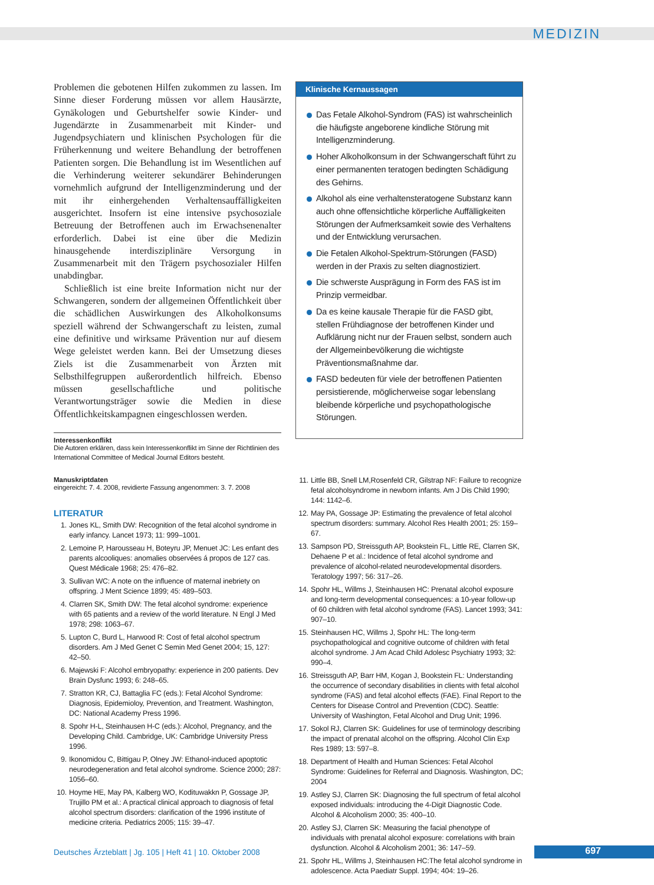MEDIZIN
Problemen die gebotenen Hilfen zukommen zu lassen. Im Sinne dieser Forderung müssen vor allem Hausärzte, Gynäkologen und Geburtshelfer sowie Kinder- und Jugendärzte in Zusammenarbeit mit Kinder- und Jugendpsychiatern und klinischen Psychologen für die Früherkennung und weitere Behandlung der betroffenen Patienten sorgen. Die Behandlung ist im Wesentlichen auf die Verhinderung weiterer sekundärer Behinderungen vornehmlich aufgrund der Intelligenzminderung und der mit ihr einhergehenden Verhaltensauffälligkeiten ausgerichtet. Insofern ist eine intensive psychosoziale Betreuung der Betroffenen auch im Erwachsenenalter erforderlich. Dabei ist eine über die Medizin hinausgehende interdisziplinäre Versorgung in Zusammenarbeit mit den Trägern psychosozialer Hilfen unabdingbar.
Schließlich ist eine breite Information nicht nur der Schwangeren, sondern der allgemeinen Öffentlichkeit über die schädlichen Auswirkungen des Alkoholkonsums speziell während der Schwangerschaft zu leisten, zumal eine definitive und wirksame Prävention nur auf diesem Wege geleistet werden kann. Bei der Umsetzung dieses Ziels ist die Zusammenarbeit von Ärzten mit Selbsthilfegruppen außerordentlich hilfreich. Ebenso müssen gesellschaftliche und politische Verantwortungsträger sowie die Medien in diese Öffentlichkeitskampagnen eingeschlossen werden.
Interessenkonflikt
Die Autoren erklären, dass kein Interessenkonflikt im Sinne der Richtlinien des International Committee of Medical Journal Editors besteht.
Manuskriptdaten
eingereicht: 7. 4. 2008, revidierte Fassung angenommen: 3. 7. 2008
LITERATUR
1. Jones KL, Smith DW: Recognition of the fetal alcohol syndrome in early infancy. Lancet 1973; 11: 999–1001.
2. Lemoine P, Harousseau H, Boteyru JP, Menuet JC: Les enfant des parents alcooliques: anomalies observées á propos de 127 cas. Quest Médicale 1968; 25: 476–82.
3. Sullivan WC: A note on the influence of maternal inebriety on offspring. J Ment Science 1899; 45: 489–503.
4. Clarren SK, Smith DW: The fetal alcohol syndrome: experience with 65 patients and a review of the world literature. N Engl J Med 1978; 298: 1063–67.
5. Lupton C, Burd L, Harwood R: Cost of fetal alcohol spectrum disorders. Am J Med Genet C Semin Med Genet 2004; 15, 127: 42–50.
6. Majewski F: Alcohol embryopathy: experience in 200 patients. Dev Brain Dysfunc 1993; 6: 248–65.
7. Stratton KR, CJ, Battaglia FC (eds.): Fetal Alcohol Syndrome: Diagnosis, Epidemioloy, Prevention, and Treatment. Washington, DC: National Academy Press 1996.
8. Spohr H-L, Steinhausen H-C (eds.): Alcohol, Pregnancy, and the Developing Child. Cambridge, UK: Cambridge University Press 1996.
9. Ikonomidou C, Bittigau P, Olney JW: Ethanol-induced apoptotic neurodegeneration and fetal alcohol syndrome. Science 2000; 287: 1056–60.
10. Hoyme HE, May PA, Kalberg WO, Kodituwakkn P, Gossage JP, Trujillo PM et al.: A practical clinical approach to diagnosis of fetal alcohol spectrum disorders: clarification of the 1996 institute of medicine criteria. Pediatrics 2005; 115: 39–47.
Klinische Kernaussagen
Das Fetale Alkohol-Syndrom (FAS) ist wahrscheinlich die häufigste angeborene kindliche Störung mit Intelligenzminderung.
Hoher Alkoholkonsum in der Schwangerschaft führt zu einer permanenten teratogen bedingten Schädigung des Gehirns.
Alkohol als eine verhaltensteratogene Substanz kann auch ohne offensichtliche körperliche Auffälligkeiten Störungen der Aufmerksamkeit sowie des Verhaltens und der Entwicklung verursachen.
Die Fetalen Alkohol-Spektrum-Störungen (FASD) werden in der Praxis zu selten diagnostiziert.
Die schwerste Ausprägung in Form des FAS ist im Prinzip vermeidbar.
Da es keine kausale Therapie für die FASD gibt, stellen Frühdiagnose der betroffenen Kinder und Aufklärung nicht nur der Frauen selbst, sondern auch der Allgemeinbevölkerung die wichtigste Präventionsmaßnahme dar.
FASD bedeuten für viele der betroffenen Patienten persistierende, möglicherweise sogar lebenslang bleibende körperliche und psychopathologische Störungen.
11. Little BB, Snell LM,Rosenfeld CR, Gilstrap NF: Failure to recognize fetal alcoholsyndrome in newborn infants. Am J Dis Child 1990; 144: 1142–6.
12. May PA, Gossage JP: Estimating the prevalence of fetal alcohol spectrum disorders: summary. Alcohol Res Health 2001; 25: 159–67.
13. Sampson PD, Streissguth AP, Bookstein FL, Little RE, Clarren SK, Dehaene P et al.: Incidence of fetal alcohol syndrome and prevalence of alcohol-related neurodevelopmental disorders. Teratology 1997; 56: 317–26.
14. Spohr HL, Willms J, Steinhausen HC: Prenatal alcohol exposure and long-term developmental consequences: a 10-year follow-up of 60 children with fetal alcohol syndrome (FAS). Lancet 1993; 341: 907–10.
15. Steinhausen HC, Willms J, Spohr HL: The long-term psychopathological and cognitive outcome of children with fetal alcohol syndrome. J Am Acad Child Adolesc Psychiatry 1993; 32: 990–4.
16. Streissguth AP, Barr HM, Kogan J, Bookstein FL: Understanding the occurrence of secondary disabilities in clients with fetal alcohol syndrome (FAS) and fetal alcohol effects (FAE). Final Report to the Centers for Disease Control and Prevention (CDC). Seattle: University of Washington, Fetal Alcohol and Drug Unit; 1996.
17. Sokol RJ, Clarren SK: Guidelines for use of terminology describing the impact of prenatal alcohol on the offspring. Alcohol Clin Exp Res 1989; 13: 597–8.
18. Department of Health and Human Sciences: Fetal Alcohol Syndrome: Guidelines for Referral and Diagnosis. Washington, DC; 2004
19. Astley SJ, Clarren SK: Diagnosing the full spectrum of fetal alcohol exposed individuals: introducing the 4-Digit Diagnostic Code. Alcohol & Alcoholism 2000; 35: 400–10.
20. Astley SJ, Clarren SK: Measuring the facial phenotype of individuals with prenatal alcohol exposure: correlations with brain dysfunction. Alcohol & Alcoholism 2001; 36: 147–59.
21. Spohr HL, Willms J, Steinhausen HC:The fetal alcohol syndrome in adolescence. Acta Paediatr Suppl. 1994; 404: 19–26.
Deutsches Ärzteblatt | Jg. 105 | Heft 41 | 10. Oktober 2008
697